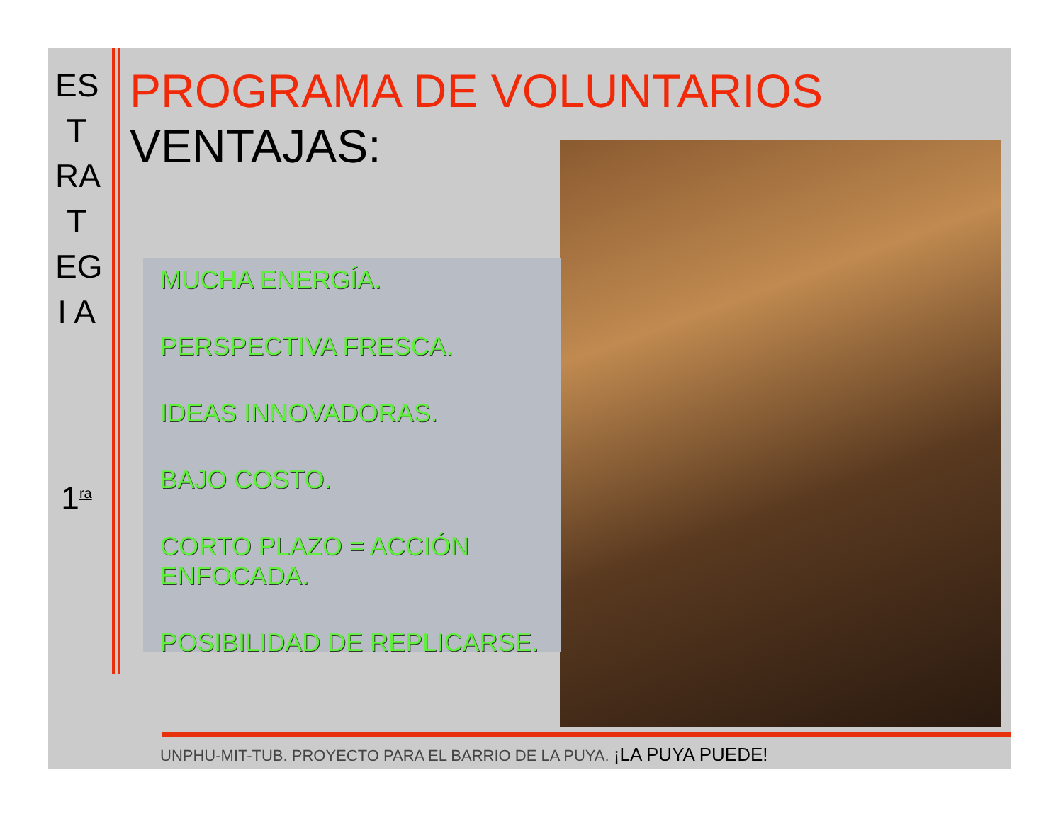ES
T
RA
T
EG
I A
1<sup>ra</sup>
PROGRAMA DE VOLUNTARIOS
VENTAJAS:
MUCHA ENERGÍA.
PERSPECTIVA FRESCA.
IDEAS INNOVADORAS.
BAJO COSTO.
CORTO PLAZO = ACCIÓN ENFOCADA.
POSIBILIDAD DE REPLICARSE.
UNPHU-MIT-TUB. PROYECTO PARA EL BARRIO DE LA PUYA. ¡LA PUYA PUEDE!